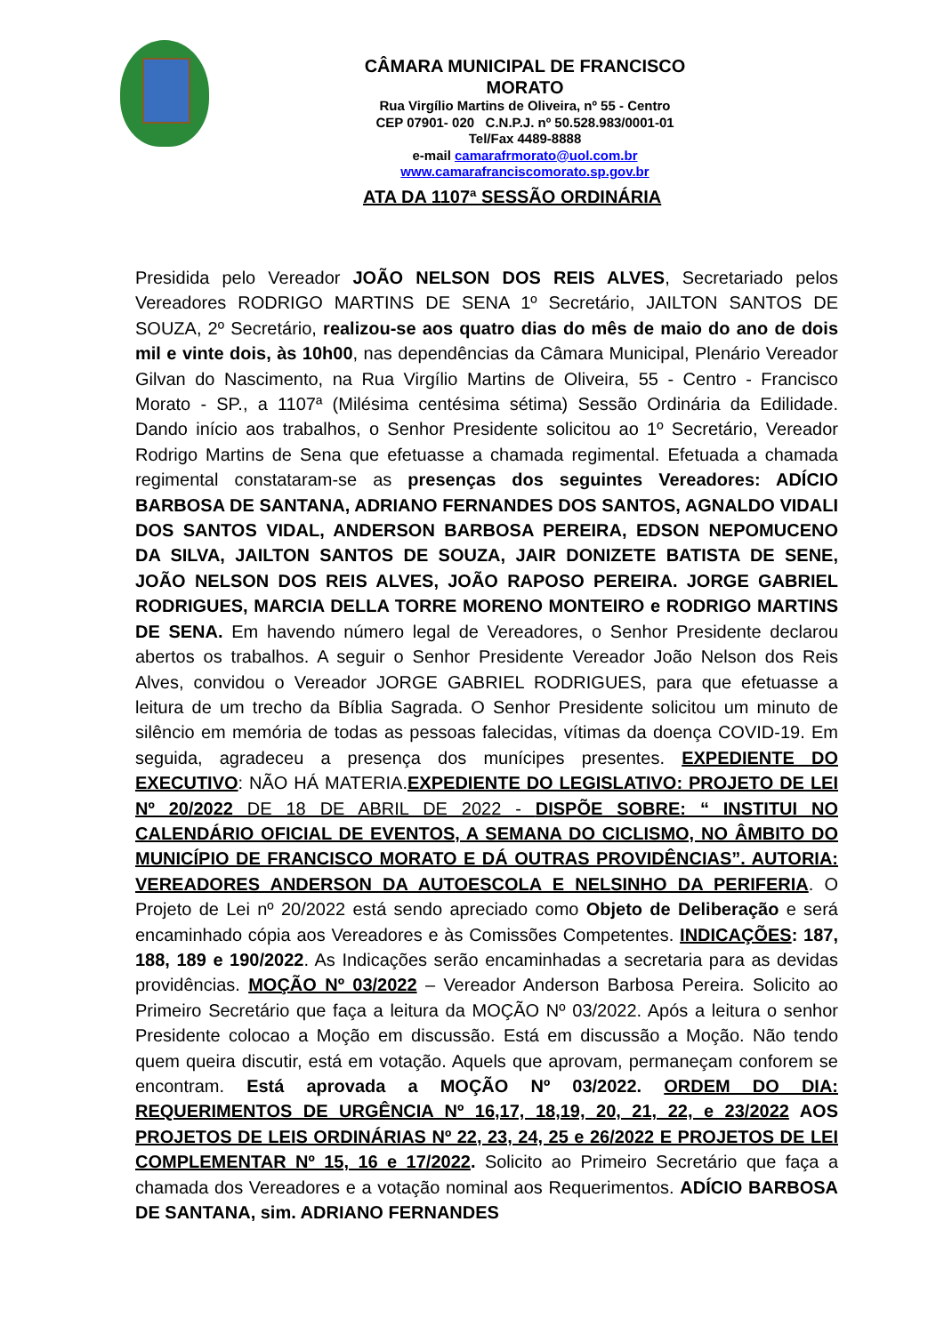CÂMARA MUNICIPAL DE FRANCISCO MORATO
Rua Virgílio Martins de Oliveira, nº 55 - Centro
CEP 07901- 020 C.N.P.J. nº 50.528.983/0001-01
Tel/Fax 4489-8888
e-mail camarafrmorato@uol.com.br
www.camarafranciscomorato.sp.gov.br
ATA DA 1107ª SESSÃO ORDINÁRIA
Presidida pelo Vereador JOÃO NELSON DOS REIS ALVES, Secretariado pelos Vereadores RODRIGO MARTINS DE SENA 1º Secretário, JAILTON SANTOS DE SOUZA, 2º Secretário, realizou-se aos quatro dias do mês de maio do ano de dois mil e vinte dois, às 10h00, nas dependências da Câmara Municipal, Plenário Vereador Gilvan do Nascimento, na Rua Virgílio Martins de Oliveira, 55 - Centro - Francisco Morato - SP., a 1107ª (Milésima centésima sétima) Sessão Ordinária da Edilidade. Dando início aos trabalhos, o Senhor Presidente solicitou ao 1º Secretário, Vereador Rodrigo Martins de Sena que efetuasse a chamada regimental. Efetuada a chamada regimental constataram-se as presenças dos seguintes Vereadores: ADÍCIO BARBOSA DE SANTANA, ADRIANO FERNANDES DOS SANTOS, AGNALDO VIDALI DOS SANTOS VIDAL, ANDERSON BARBOSA PEREIRA, EDSON NEPOMUCENO DA SILVA, JAILTON SANTOS DE SOUZA, JAIR DONIZETE BATISTA DE SENE, JOÃO NELSON DOS REIS ALVES, JOÃO RAPOSO PEREIRA. JORGE GABRIEL RODRIGUES, MARCIA DELLA TORRE MORENO MONTEIRO e RODRIGO MARTINS DE SENA. Em havendo número legal de Vereadores, o Senhor Presidente declarou abertos os trabalhos. A seguir o Senhor Presidente Vereador João Nelson dos Reis Alves, convidou o Vereador JORGE GABRIEL RODRIGUES, para que efetuasse a leitura de um trecho da Bíblia Sagrada. O Senhor Presidente solicitou um minuto de silêncio em memória de todas as pessoas falecidas, vítimas da doença COVID-19. Em seguida, agradeceu a presença dos munícipes presentes. EXPEDIENTE DO EXECUTIVO: NÃO HÁ MATERIA.EXPEDIENTE DO LEGISLATIVO: PROJETO DE LEI Nº 20/2022 DE 18 DE ABRIL DE 2022 - DISPÕE SOBRE: “ INSTITUI NO CALENDÁRIO OFICIAL DE EVENTOS, A SEMANA DO CICLISMO, NO ÂMBITO DO MUNICÍPIO DE FRANCISCO MORATO E DÁ OUTRAS PROVIDÊNCIAS”. AUTORIA: VEREADORES ANDERSON DA AUTOESCOLA E NELSINHO DA PERIFERIA. O Projeto de Lei nº 20/2022 está sendo apreciado como Objeto de Deliberação e será encaminhado cópia aos Vereadores e às Comissões Competentes. INDICAÇÕES: 187, 188, 189 e 190/2022. As Indicações serão encaminhadas a secretaria para as devidas providências. MOÇÃO Nº 03/2022 – Vereador Anderson Barbosa Pereira. Solicito ao Primeiro Secretário que faça a leitura da MOÇÃO Nº 03/2022. Após a leitura o senhor Presidente colocao a Moção em discussão. Está em discussão a Moção. Não tendo quem queira discutir, está em votação. Aquels que aprovam, permaneçam conforem se encontram. Está aprovada a MOÇÃO Nº 03/2022. ORDEM DO DIA: REQUERIMENTOS DE URGÊNCIA Nº 16,17, 18,19, 20, 21, 22, e 23/2022 AOS PROJETOS DE LEIS ORDINÁRIAS Nº 22, 23, 24, 25 e 26/2022 E PROJETOS DE LEI COMPLEMENTAR Nº 15, 16 e 17/2022. Solicito ao Primeiro Secretário que faça a chamada dos Vereadores e a votação nominal aos Requerimentos. ADÍCIO BARBOSA DE SANTANA, sim. ADRIANO FERNANDES